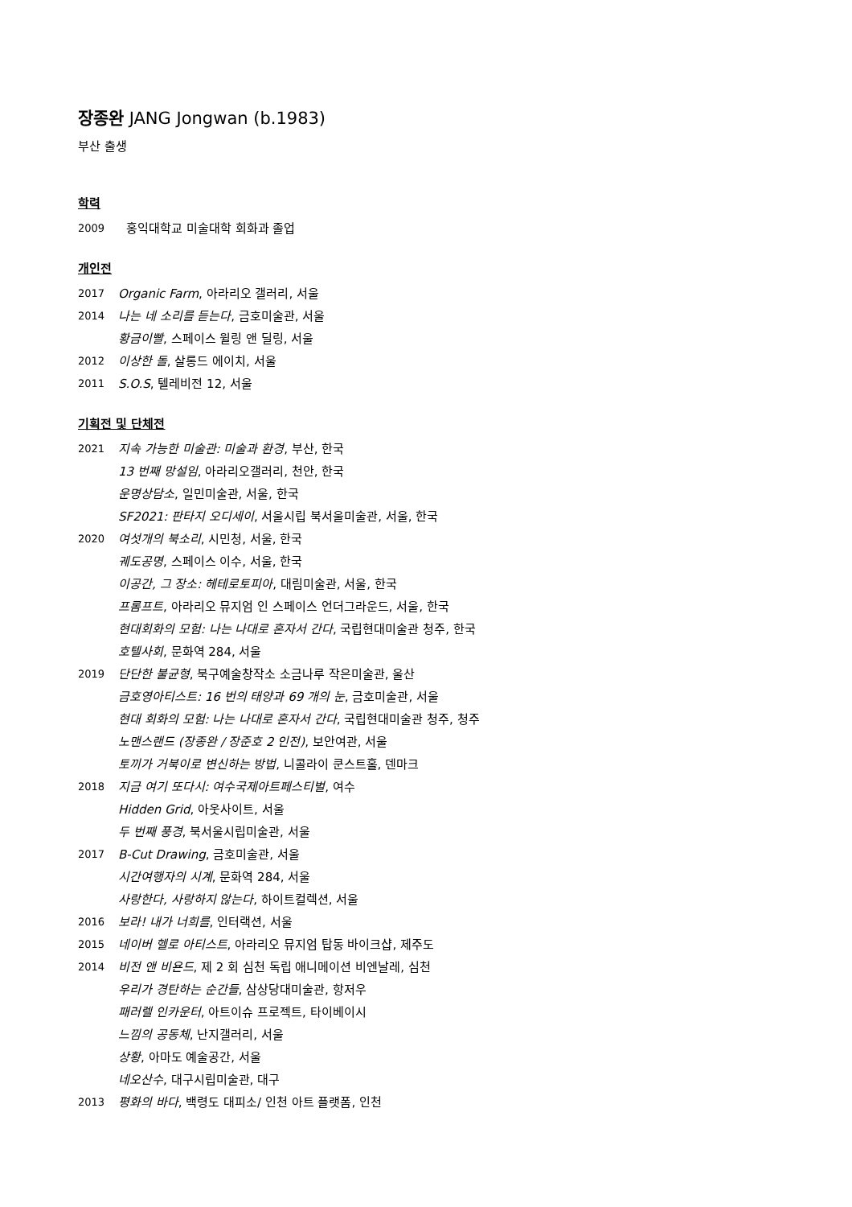장종완 JANG Jongwan (b.1983)
부산 출생
학력
2009 홍익대학교 미술대학 회화과 졸업
개인전
2017 Organic Farm, 아라리오 갤러리, 서울
2014 나는 네 소리를 듣는다, 금호미술관, 서울
황금이빨, 스페이스 윌링 앤 딜링, 서울
2012 이상한 돌, 살롱드 에이치, 서울
2011 S.O.S, 텔레비전 12, 서울
기획전 및 단체전
2021 지속 가능한 미술관: 미술과 환경, 부산, 한국
13 번째 망설임, 아라리오갤러리, 천안, 한국
운명상담소, 일민미술관, 서울, 한국
SF2021: 판타지 오디세이, 서울시립 북서울미술관, 서울, 한국
2020 여섯개의 북소리, 시민청, 서울, 한국
궤도공명, 스페이스 이수, 서울, 한국
이공간, 그 장소: 헤테로토피아, 대림미술관, 서울, 한국
프롬프트, 아라리오 뮤지엄 인 스페이스 언더그라운드, 서울, 한국
현대회화의 모험: 나는 나대로 혼자서 간다, 국립현대미술관 청주, 한국
호텔사회, 문화역 284, 서울
2019 단단한 불균형, 북구예술창작소 소금나루 작은미술관, 울산
금호영아티스트: 16 번의 태양과 69 개의 눈, 금호미술관, 서울
현대 회화의 모험: 나는 나대로 혼자서 간다, 국립현대미술관 청주, 청주
노맨스랜드 (장종완 / 장준호 2 인전), 보안여관, 서울
토끼가 거북이로 변신하는 방법, 니콜라이 쿤스트홀, 덴마크
2018 지금 여기 또다시: 여수국제아트페스티벌, 여수
Hidden Grid, 아웃사이트, 서울
두 번째 풍경, 북서울시립미술관, 서울
2017 B-Cut Drawing, 금호미술관, 서울
시간여행자의 시계, 문화역 284, 서울
사랑한다, 사랑하지 않는다, 하이트컬렉션, 서울
2016 보라! 내가 너희를, 인터랙션, 서울
2015 네이버 헬로 아티스트, 아라리오 뮤지엄 탑동 바이크샵, 제주도
2014 비전 앤 비욘드, 제 2 회 심천 독립 애니메이션 비엔날레, 심천
우리가 경탄하는 순간들, 삼상당대미술관, 항저우
패러렐 인카운터, 아트이슈 프로젝트, 타이베이시
느낌의 공동체, 난지갤러리, 서울
상황, 아마도 예술공간, 서울
네오산수, 대구시립미술관, 대구
2013 평화의 바다, 백령도 대피소/ 인천 아트 플랫폼, 인천